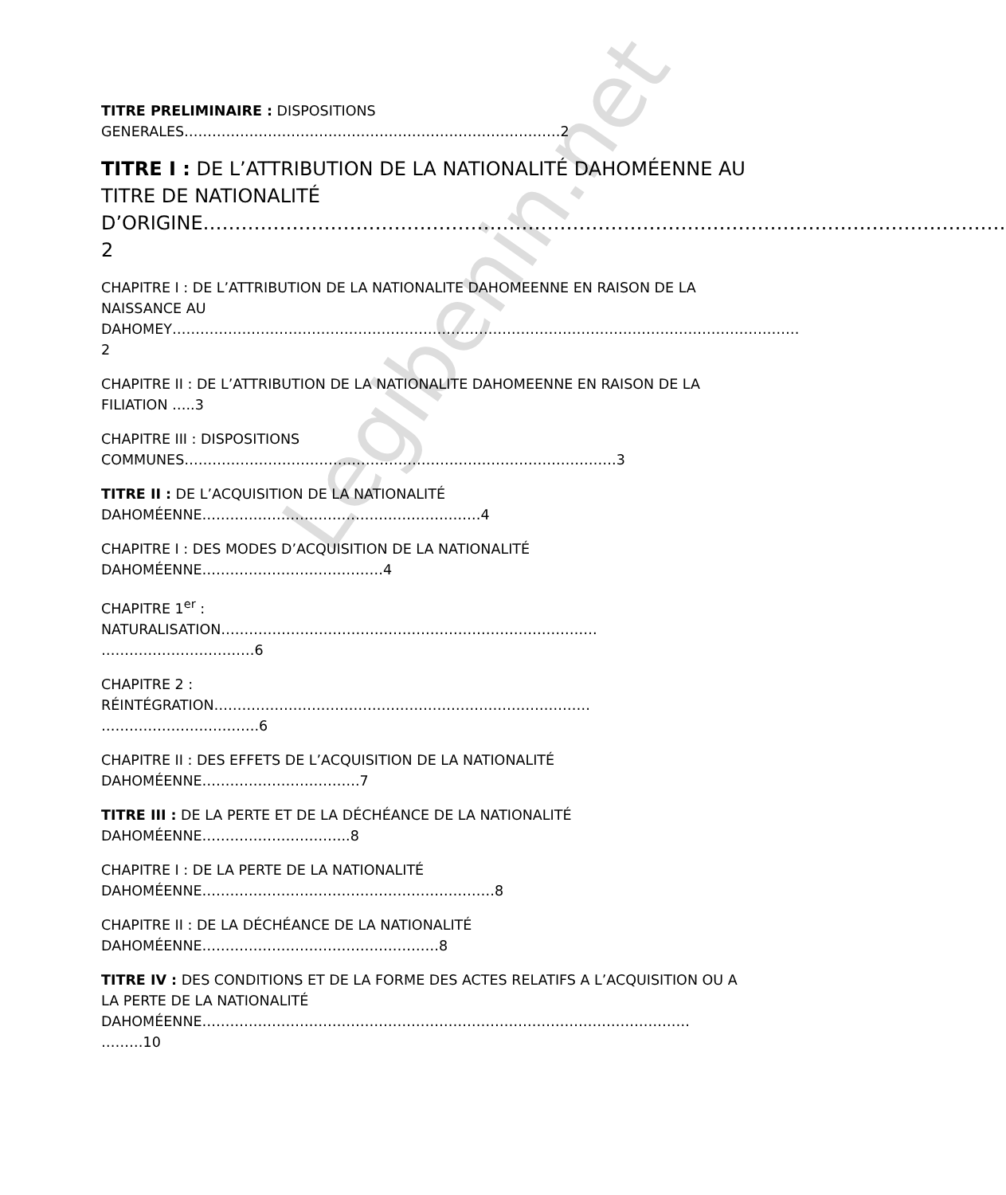Legibenin.net
TITRE PRELIMINAIRE : DISPOSITIONS
GENERALES………………………………………………………………………2
TITRE I : DE L’ATTRIBUTION DE LA NATIONALITÉ DAHOMÉENNE AU TITRE DE NATIONALITÉ
D’ORIGINE………………………………………………………………………………………………………………2
CHAPITRE I : DE L’ATTRIBUTION DE LA NATIONALITE DAHOMEENNE EN RAISON DE LA NAISSANCE AU
DAHOMEY………………………………………………………………………………………………………………………2
CHAPITRE II : DE L’ATTRIBUTION DE LA NATIONALITE DAHOMEENNE EN RAISON DE LA FILIATION …..3
CHAPITRE III : DISPOSITIONS
COMMUNES…………………………………………………………………………………3
TITRE II : DE L’ACQUISITION DE LA NATIONALITÉ
DAHOMÉENNE……………………………………………………4
CHAPITRE I : DES MODES D’ACQUISITION DE LA NATIONALITÉ
DAHOMÉENNE…………………………………4
CHAPITRE 1<sup>er</sup> :
NATURALISATION………………………………………………………………………
……………………………6
CHAPITRE 2 :
RÉINTÉGRATION………………………………………………………………………
…………………………….6
CHAPITRE II : DES EFFETS DE L’ACQUISITION DE LA NATIONALITÉ
DAHOMÉENNE…………………………….7
TITRE III : DE LA PERTE ET DE LA DÉCHÉANCE DE LA NATIONALITÉ
DAHOMÉENNE…………………………..8
CHAPITRE I : DE LA PERTE DE LA NATIONALITÉ
DAHOMÉENNE………………………………………………………8
CHAPITRE II : DE LA DÉCHÉANCE DE LA NATIONALITÉ
DAHOMÉENNE……………………………………………8
TITRE IV : DES CONDITIONS ET DE LA FORME DES ACTES RELATIFS A L’ACQUISITION OU A LA PERTE DE LA NATIONALITÉ
DAHOMÉENNE……………………………………………………………………………………………
………10